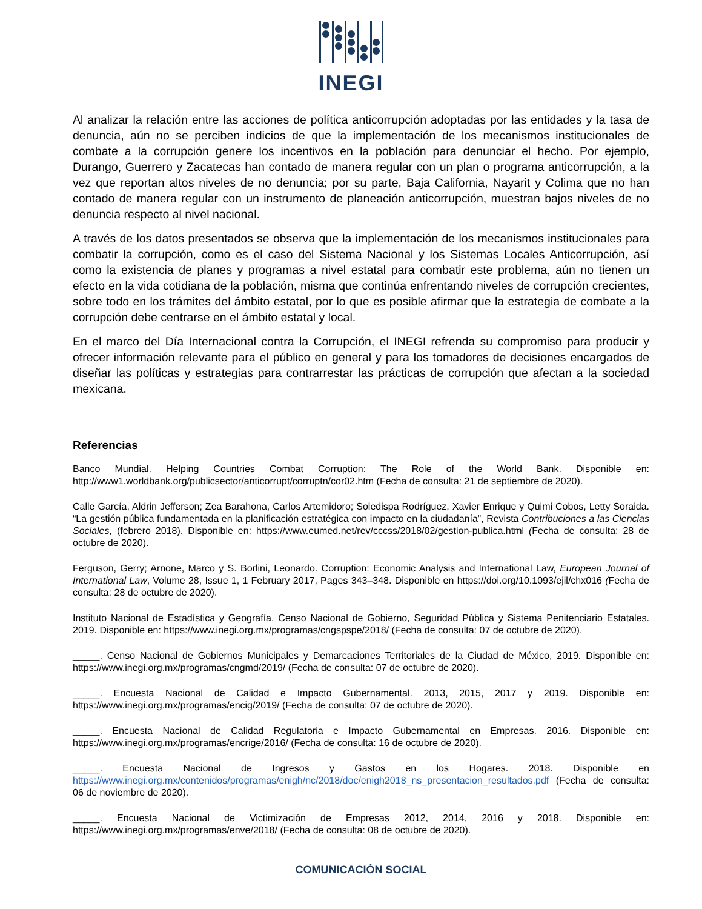INEGI
Al analizar la relación entre las acciones de política anticorrupción adoptadas por las entidades y la tasa de denuncia, aún no se perciben indicios de que la implementación de los mecanismos institucionales de combate a la corrupción genere los incentivos en la población para denunciar el hecho. Por ejemplo, Durango, Guerrero y Zacatecas han contado de manera regular con un plan o programa anticorrupción, a la vez que reportan altos niveles de no denuncia; por su parte, Baja California, Nayarit y Colima que no han contado de manera regular con un instrumento de planeación anticorrupción, muestran bajos niveles de no denuncia respecto al nivel nacional.
A través de los datos presentados se observa que la implementación de los mecanismos institucionales para combatir la corrupción, como es el caso del Sistema Nacional y los Sistemas Locales Anticorrupción, así como la existencia de planes y programas a nivel estatal para combatir este problema, aún no tienen un efecto en la vida cotidiana de la población, misma que continúa enfrentando niveles de corrupción crecientes, sobre todo en los trámites del ámbito estatal, por lo que es posible afirmar que la estrategia de combate a la corrupción debe centrarse en el ámbito estatal y local.
En el marco del Día Internacional contra la Corrupción, el INEGI refrenda su compromiso para producir y ofrecer información relevante para el público en general y para los tomadores de decisiones encargados de diseñar las políticas y estrategias para contrarrestar las prácticas de corrupción que afectan a la sociedad mexicana.
Referencias
Banco Mundial. Helping Countries Combat Corruption: The Role of the World Bank. Disponible en: http://www1.worldbank.org/publicsector/anticorrupt/corruptn/cor02.htm (Fecha de consulta: 21 de septiembre de 2020).
Calle García, Aldrin Jefferson; Zea Barahona, Carlos Artemidoro; Soledispa Rodríguez, Xavier Enrique y Quimi Cobos, Letty Soraida. “La gestión pública fundamentada en la planificación estratégica con impacto en la ciudadanía”, Revista Contribuciones a las Ciencias Sociales, (febrero 2018). Disponible en: https://www.eumed.net/rev/cccss/2018/02/gestion-publica.html (Fecha de consulta: 28 de octubre de 2020).
Ferguson, Gerry; Arnone, Marco y S. Borlini, Leonardo. Corruption: Economic Analysis and International Law, European Journal of International Law, Volume 28, Issue 1, 1 February 2017, Pages 343–348. Disponible en https://doi.org/10.1093/ejil/chx016 (Fecha de consulta: 28 de octubre de 2020).
Instituto Nacional de Estadística y Geografía. Censo Nacional de Gobierno, Seguridad Pública y Sistema Penitenciario Estatales. 2019. Disponible en: https://www.inegi.org.mx/programas/cngspspe/2018/ (Fecha de consulta: 07 de octubre de 2020).
_____. Censo Nacional de Gobiernos Municipales y Demarcaciones Territoriales de la Ciudad de México, 2019. Disponible en: https://www.inegi.org.mx/programas/cngmd/2019/ (Fecha de consulta: 07 de octubre de 2020).
_____. Encuesta Nacional de Calidad e Impacto Gubernamental. 2013, 2015, 2017 y 2019. Disponible en: https://www.inegi.org.mx/programas/encig/2019/ (Fecha de consulta: 07 de octubre de 2020).
_____. Encuesta Nacional de Calidad Regulatoria e Impacto Gubernamental en Empresas. 2016. Disponible en: https://www.inegi.org.mx/programas/encrige/2016/ (Fecha de consulta: 16 de octubre de 2020).
_____. Encuesta Nacional de Ingresos y Gastos en los Hogares. 2018. Disponible en https://www.inegi.org.mx/contenidos/programas/enigh/nc/2018/doc/enigh2018_ns_presentacion_resultados.pdf (Fecha de consulta: 06 de noviembre de 2020).
_____. Encuesta Nacional de Victimización de Empresas 2012, 2014, 2016 y 2018. Disponible en: https://www.inegi.org.mx/programas/enve/2018/ (Fecha de consulta: 08 de octubre de 2020).
COMUNICACIÓN SOCIAL